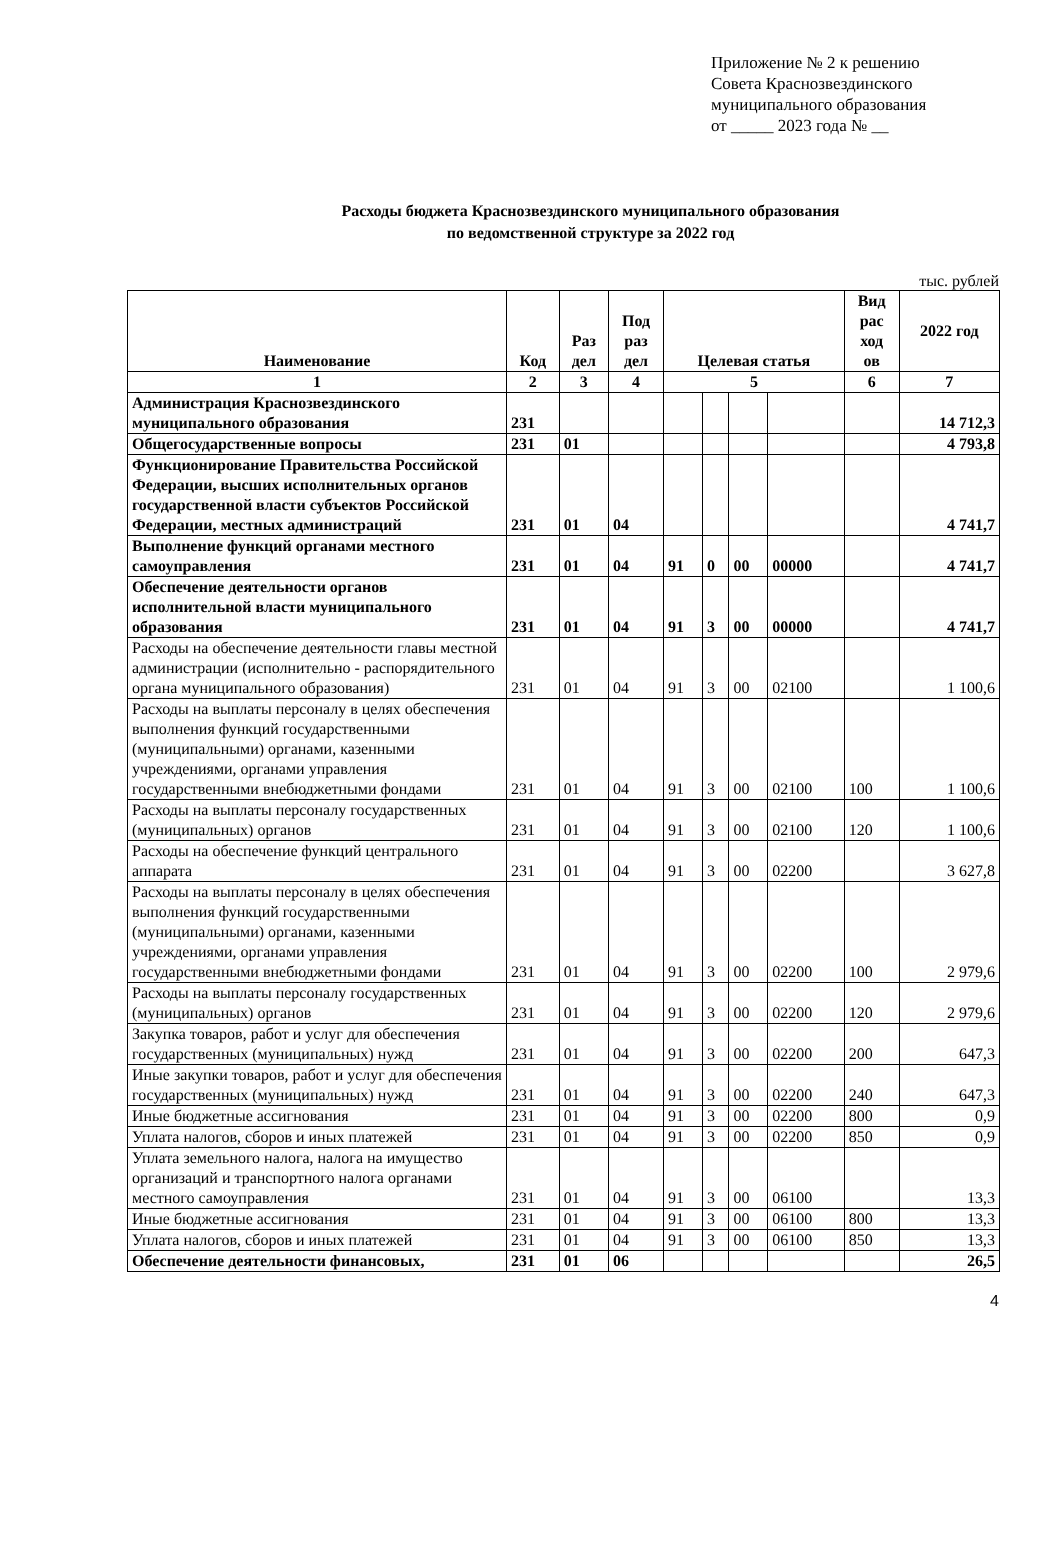Приложение № 2 к решению
Совета Краснозвездинского
муниципального образования
от _____ 2023 года № __
Расходы бюджета Краснозвездинского муниципального образования
по ведомственной структуре за 2022 год
тыс. рублей
| Наименование | Код | Раз дел | Под раз дел | Целевая статья | | | | Вид рас ход ов | 2022 год |
| --- | --- | --- | --- | --- | --- | --- | --- | --- | --- |
| 1 | 2 | 3 | 4 | 5 | | | | 6 | 7 |
| Администрация Краснозвездинского муниципального образования | 231 | | | | | | | | 14 712,3 |
| Общегосударственные вопросы | 231 | 01 | | | | | | | 4 793,8 |
| Функционирование Правительства Российской Федерации, высших исполнительных органов государственной власти субъектов Российской Федерации, местных администраций | 231 | 01 | 04 | | | | | | 4 741,7 |
| Выполнение функций органами местного самоуправления | 231 | 01 | 04 | 91 | 0 | 00 | 00000 | | 4 741,7 |
| Обеспечение деятельности органов исполнительной власти муниципального образования | 231 | 01 | 04 | 91 | 3 | 00 | 00000 | | 4 741,7 |
| Расходы на обеспечение деятельности главы местной администрации (исполнительно - распорядительного органа муниципального образования) | 231 | 01 | 04 | 91 | 3 | 00 | 02100 | | 1 100,6 |
| Расходы на выплаты персоналу в целях обеспечения выполнения функций государственными (муниципальными) органами, казенными учреждениями, органами управления государственными внебюджетными фондами | 231 | 01 | 04 | 91 | 3 | 00 | 02100 | 100 | 1 100,6 |
| Расходы на выплаты персоналу государственных (муниципальных) органов | 231 | 01 | 04 | 91 | 3 | 00 | 02100 | 120 | 1 100,6 |
| Расходы на обеспечение функций центрального аппарата | 231 | 01 | 04 | 91 | 3 | 00 | 02200 | | 3 627,8 |
| Расходы на выплаты персоналу в целях обеспечения выполнения функций государственными (муниципальными) органами, казенными учреждениями, органами управления государственными внебюджетными фондами | 231 | 01 | 04 | 91 | 3 | 00 | 02200 | 100 | 2 979,6 |
| Расходы на выплаты персоналу государственных (муниципальных) органов | 231 | 01 | 04 | 91 | 3 | 00 | 02200 | 120 | 2 979,6 |
| Закупка товаров, работ и услуг для обеспечения государственных (муниципальных) нужд | 231 | 01 | 04 | 91 | 3 | 00 | 02200 | 200 | 647,3 |
| Иные закупки товаров, работ и услуг для обеспечения государственных (муниципальных) нужд | 231 | 01 | 04 | 91 | 3 | 00 | 02200 | 240 | 647,3 |
| Иные бюджетные ассигнования | 231 | 01 | 04 | 91 | 3 | 00 | 02200 | 800 | 0,9 |
| Уплата налогов, сборов и иных платежей | 231 | 01 | 04 | 91 | 3 | 00 | 02200 | 850 | 0,9 |
| Уплата земельного налога, налога на имущество организаций и транспортного налога органами местного самоуправления | 231 | 01 | 04 | 91 | 3 | 00 | 06100 | | 13,3 |
| Иные бюджетные ассигнования | 231 | 01 | 04 | 91 | 3 | 00 | 06100 | 800 | 13,3 |
| Уплата налогов, сборов и иных платежей | 231 | 01 | 04 | 91 | 3 | 00 | 06100 | 850 | 13,3 |
| Обеспечение деятельности финансовых, | 231 | 01 | 06 | | | | | | 26,5 |
4